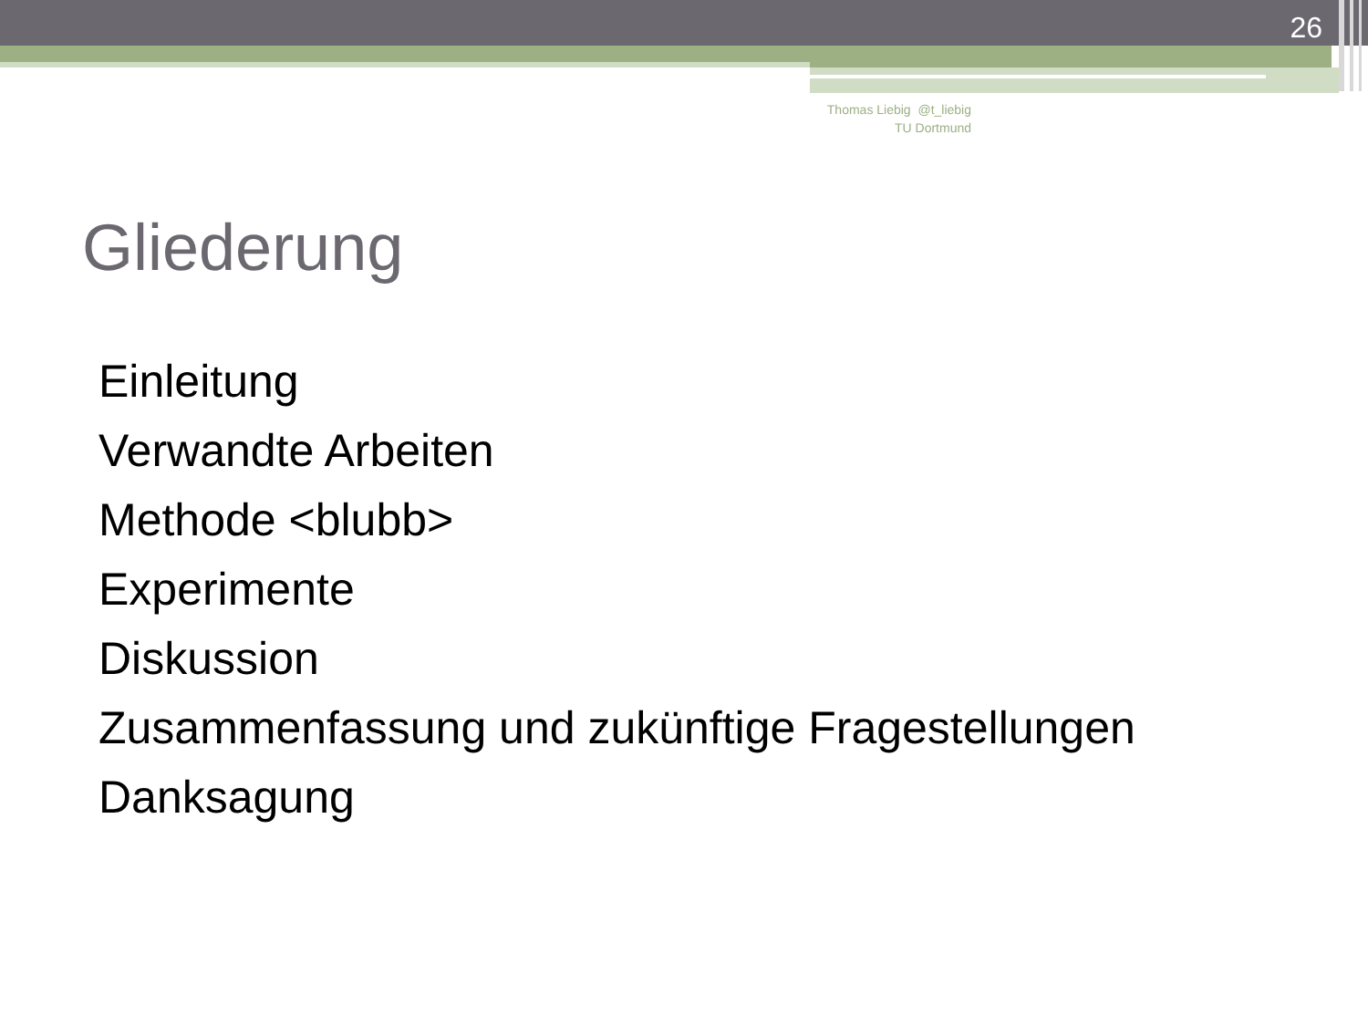26
Thomas Liebig @t_liebig
TU Dortmund
Gliederung
Einleitung
Verwandte Arbeiten
Methode <blubb>
Experimente
Diskussion
Zusammenfassung und zukünftige Fragestellungen
Danksagung